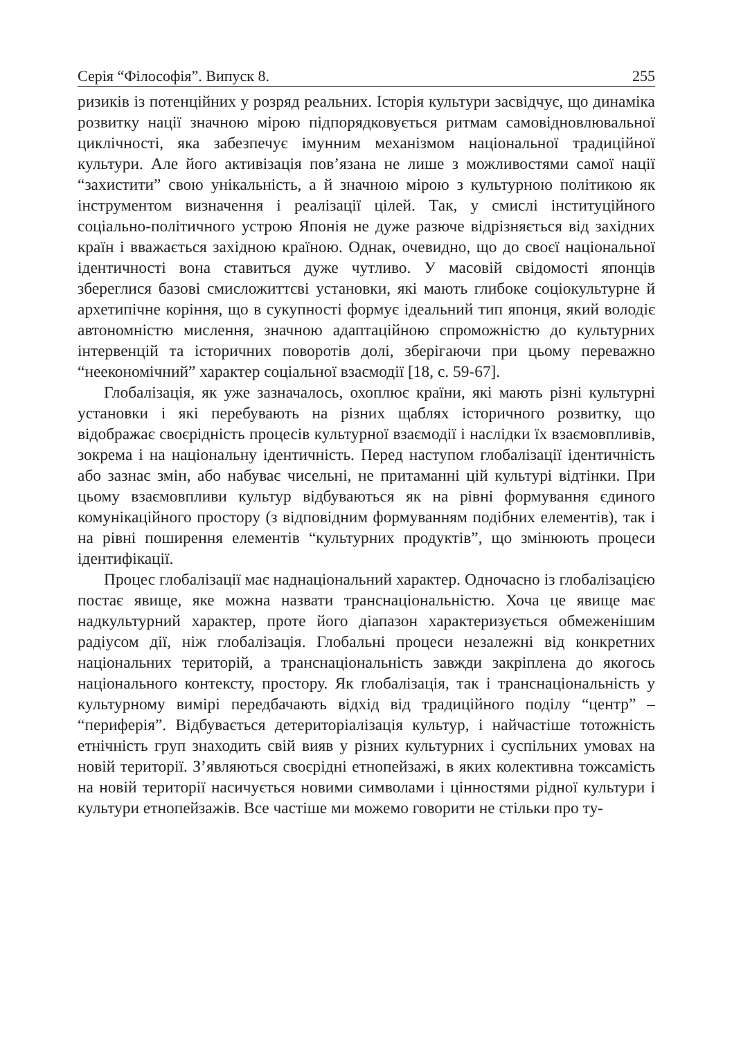Серія “Філософія”. Випуск 8. 255
ризиків із потенційних у розряд реальних. Історія культури засвідчує, що динаміка розвитку нації значною мірою підпорядковується ритмам самовідновлювальної циклічності, яка забезпечує імунним механізмом національної традиційної культури. Але його активізація пов’язана не лише з можливостями самої нації “захистити” свою унікальність, а й значною мірою з культурною політикою як інструментом визначення і реалізації цілей. Так, у смислі інституційного соціально-політичного устрою Японія не дуже разюче відрізняється від західних країн і вважається західною країною. Однак, очевидно, що до своєї національної ідентичності вона ставиться дуже чутливо. У масовій свідомості японців збереглися базові смисложиттєві установки, які мають глибоке соціокультурне й архетипічне коріння, що в сукупності формує ідеальний тип японця, який володіє автономністю мислення, значною адаптаційною спроможністю до культурних інтервенцій та історичних поворотів долі, зберігаючи при цьому переважно “неекономічний” характер соціальної взаємодії [18, с. 59-67].
Глобалізація, як уже зазначалось, охоплює країни, які мають різні культурні установки і які перебувають на різних щаблях історичного розвитку, що відображає своєрідність процесів культурної взаємодії і наслідки їх взаємовпливів, зокрема і на національну ідентичність. Перед наступом глобалізації ідентичність або зазнає змін, або набуває чисельні, не притаманні цій культурі відтінки. При цьому взаємовпливи культур відбуваються як на рівні формування єдиного комунікаційного простору (з відповідним формуванням подібних елементів), так і на рівні поширення елементів “культурних продуктів”, що змінюють процеси ідентифікації.
Процес глобалізації має наднаціональний характер. Одночасно із глобалізацією постає явище, яке можна назвати транснаціональністю. Хоча це явище має надкультурний характер, проте його діапазон характеризується обмеженішим радіусом дії, ніж глобалізація. Глобальні процеси незалежні від конкретних національних територій, а транснаціональність завжди закріплена до якогось національного контексту, простору. Як глобалізація, так і транснаціональність у культурному вимірі передбачають відхід від традиційного поділу “центр” – “периферія”. Відбувається детериторіалізація культур, і найчастіше тотожність етнічність груп знаходить свій вияв у різних культурних і суспільних умовах на новій території. З’являються своєрідні етнопейзажі, в яких колективна тожсамість на новій території насичується новими символами і цінностями рідної культури і культури етнопейзажів. Все частіше ми можемо говорити не стільки про ту-